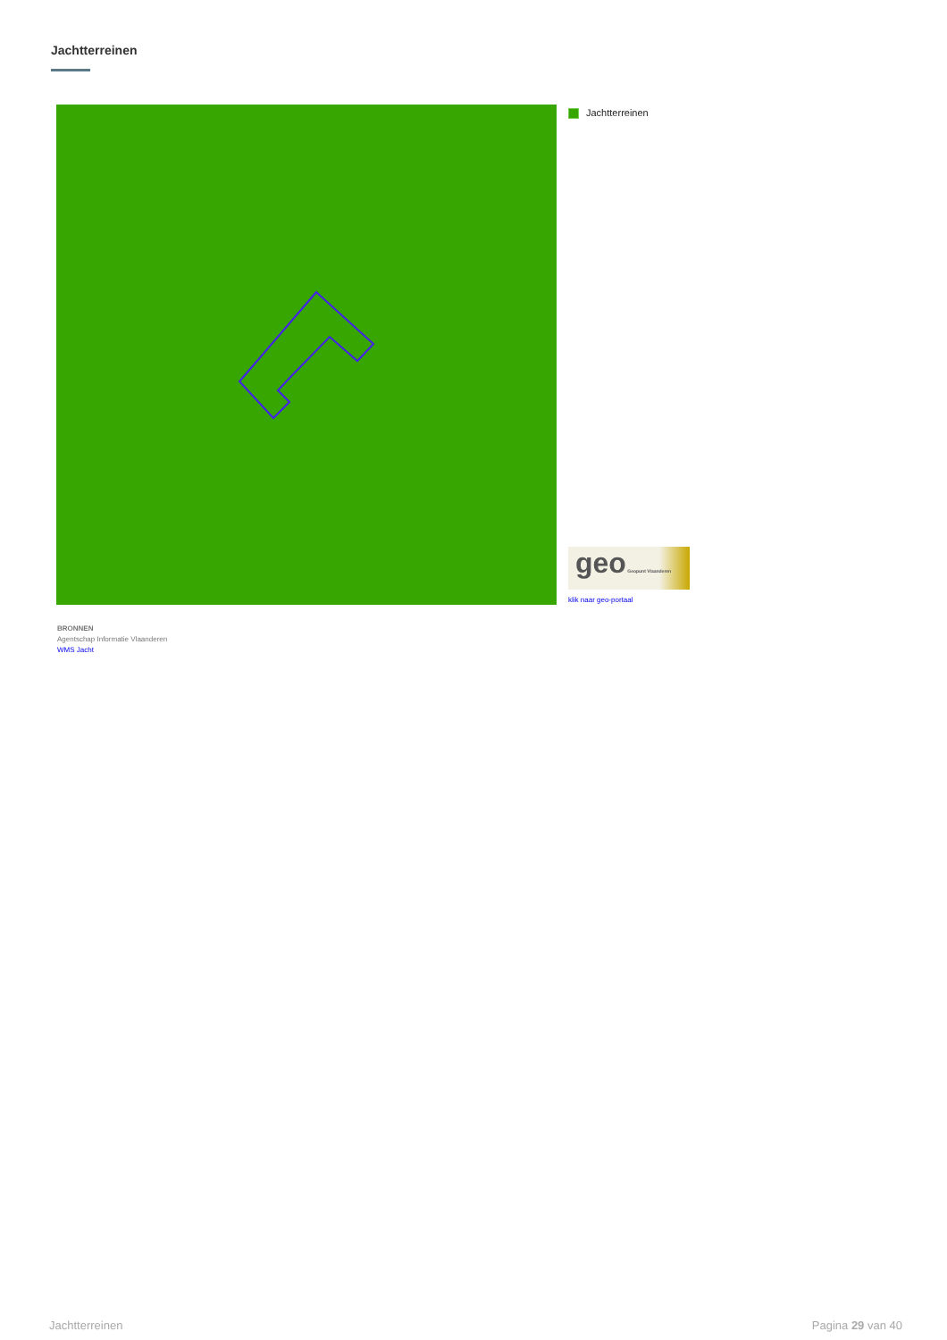Jachtterreinen
Jachtterreinen
geo Geopunt Vlaanderen
klik naar geo-portaal
BRONNEN
Agentschap Informatie Vlaanderen
WMS Jacht
Jachtterreinen Pagina 29 van 40